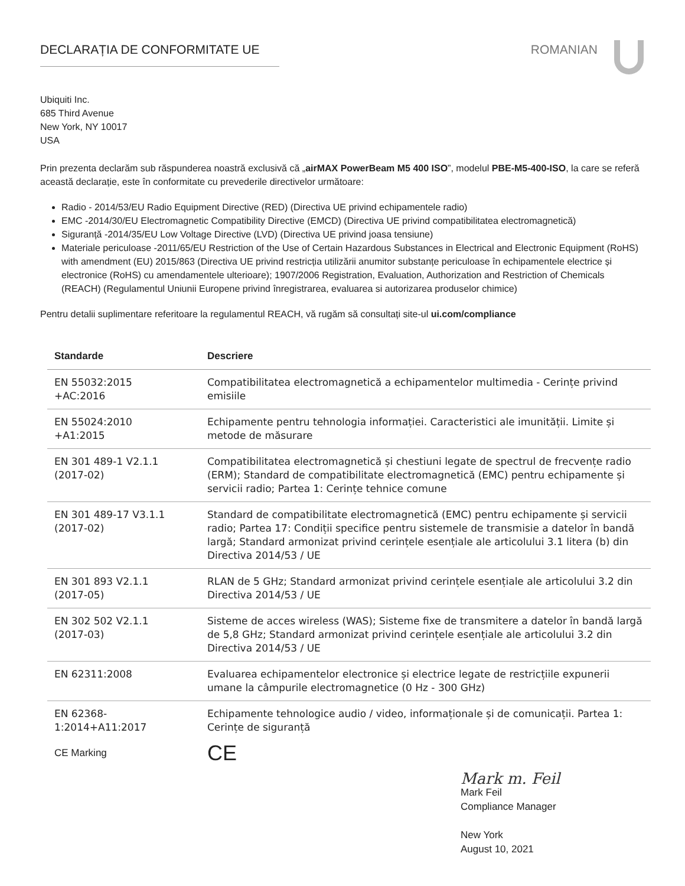DECLARAȚIA DE CONFORMITATE UE ROMANIAN
Ubiquiti Inc.
685 Third Avenue
New York, NY 10017
USA
Prin prezenta declarăm sub răspunderea noastră exclusivă că „airMAX PowerBeam M5 400 ISO”, modelul PBE-M5-400-ISO, la care se referă această declarație, este în conformitate cu prevederile directivelor următoare:
Radio - 2014/53/EU Radio Equipment Directive (RED) (Directiva UE privind echipamentele radio)
EMC -2014/30/EU Electromagnetic Compatibility Directive (EMCD) (Directiva UE privind compatibilitatea electromagnetică)
Siguranță -2014/35/EU Low Voltage Directive (LVD) (Directiva UE privind joasa tensiune)
Materiale periculoase -2011/65/EU Restriction of the Use of Certain Hazardous Substances in Electrical and Electronic Equipment (RoHS) with amendment (EU) 2015/863 (Directiva UE privind restricția utilizării anumitor substanțe periculoase în echipamentele electrice și electronice (RoHS) cu amendamentele ulterioare); 1907/2006 Registration, Evaluation, Authorization and Restriction of Chemicals (REACH) (Regulamentul Uniunii Europene privind înregistrarea, evaluarea si autorizarea produselor chimice)
Pentru detalii suplimentare referitoare la regulamentul REACH, vă rugăm să consultați site-ul ui.com/compliance
| Standarde | Descriere |
| --- | --- |
| EN 55032:2015 +AC:2016 | Compatibilitatea electromagnetică a echipamentelor multimedia - Cerințe privind emisiile |
| EN 55024:2010 +A1:2015 | Echipamente pentru tehnologia informației. Caracteristici ale imunității. Limite și metode de măsurare |
| EN 301 489-1 V2.1.1 (2017-02) | Compatibilitatea electromagnetică și chestiuni legate de spectrul de frecvențe radio (ERM); Standard de compatibilitate electromagnetică (EMC) pentru echipamente și servicii radio; Partea 1: Cerințe tehnice comune |
| EN 301 489-17 V3.1.1 (2017-02) | Standard de compatibilitate electromagnetică (EMC) pentru echipamente și servicii radio; Partea 17: Condiții specifice pentru sistemele de transmisie a datelor în bandă largă; Standard armonizat privind cerințele esențiale ale articolului 3.1 litera (b) din Directiva 2014/53 / UE |
| EN 301 893 V2.1.1 (2017-05) | RLAN de 5 GHz; Standard armonizat privind cerințele esențiale ale articolului 3.2 din Directiva 2014/53 / UE |
| EN 302 502 V2.1.1 (2017-03) | Sisteme de acces wireless (WAS); Sisteme fixe de transmitere a datelor în bandă largă de 5,8 GHz; Standard armonizat privind cerințele esențiale ale articolului 3.2 din Directiva 2014/53 / UE |
| EN 62311:2008 | Evaluarea echipamentelor electronice și electrice legate de restricțiile expunerii umane la câmpurile electromagnetice (0 Hz - 300 GHz) |
| EN 62368- 1:2014+A11:2017 | Echipamente tehnologice audio / video, informaționale și de comunicații. Partea 1: Cerințe de siguranță |
| CE Marking | CE |
Mark m. Feil
Mark Feil
Compliance Manager
New York
August 10, 2021